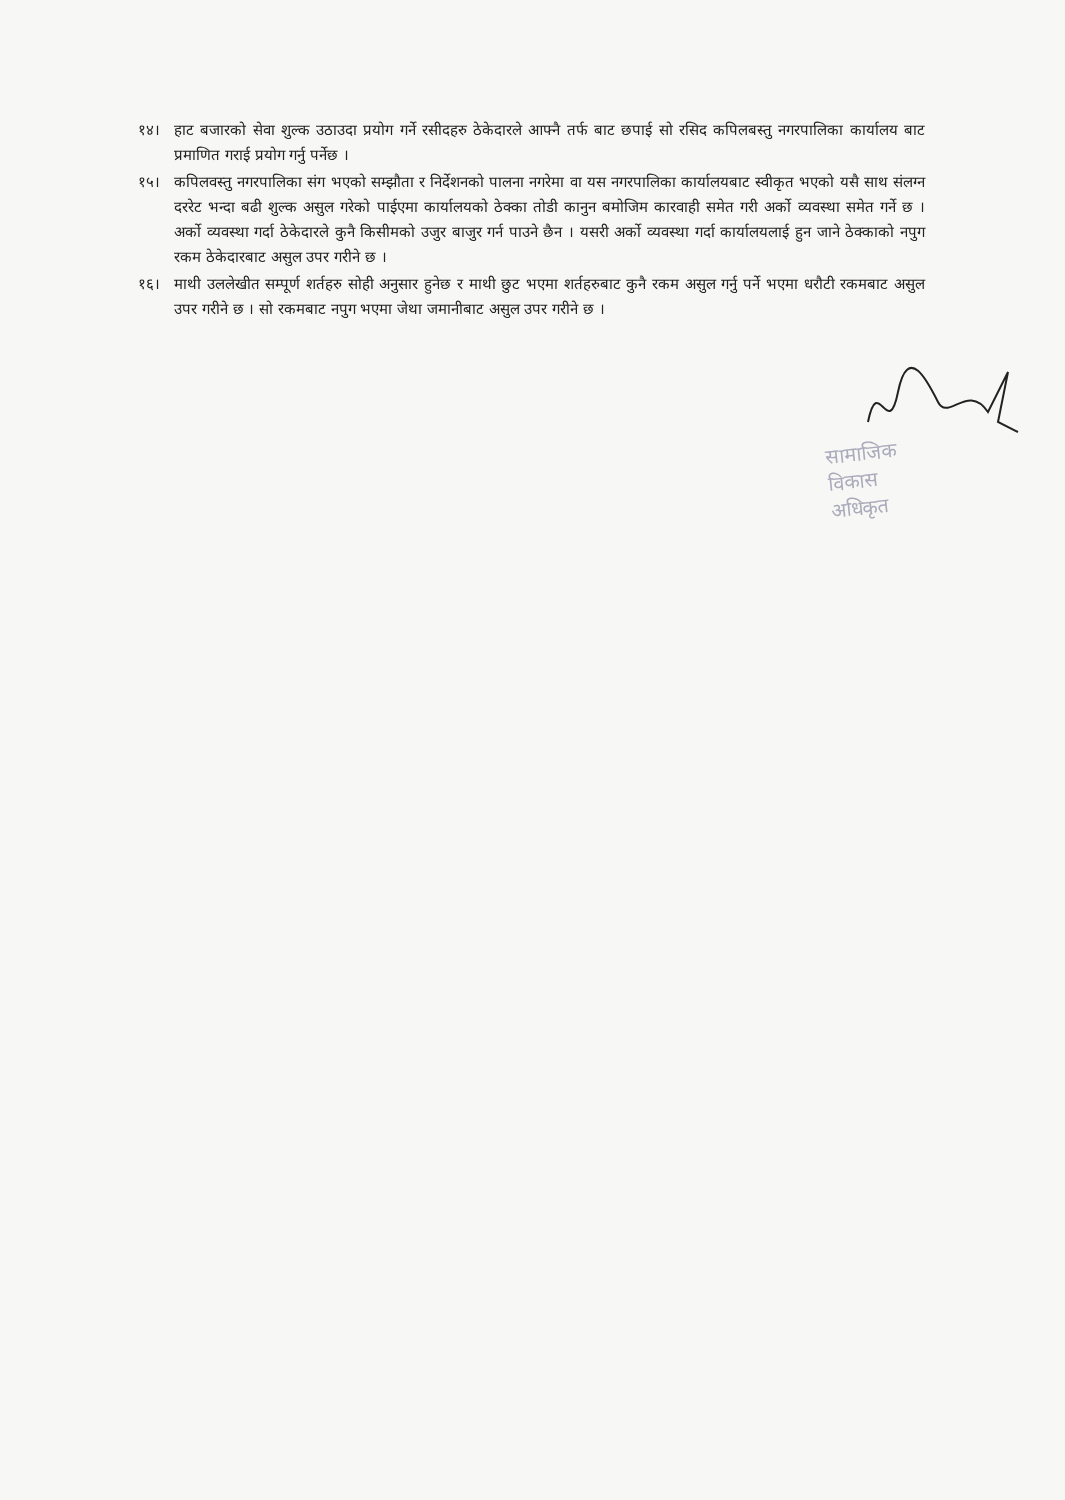१४। हाट बजारको सेवा शुल्क उठाउदा प्रयोग गर्ने रसीदहरु ठेकेदारले आफ्नै तर्फ बाट छपाई सो रसिद कपिलबस्तु नगरपालिका कार्यालय बाट प्रमाणित गराई प्रयोग गर्नु पर्नेछ ।
१५। कपिलवस्तु नगरपालिका संग भएको सम्झौता र निर्देशनको पालना नगरेमा वा यस नगरपालिका कार्यालयबाट स्वीकृत भएको यसै साथ संलग्न दररेट भन्दा बढी शुल्क असुल गरेको पाईएमा कार्यालयको ठेक्का तोडी कानुन बमोजिम कारवाही समेत गरी अर्को व्यवस्था समेत गर्ने छ । अर्को व्यवस्था गर्दा ठेकेदारले कुनै किसीमको उजुर बाजुर गर्न पाउने छैन । यसरी अर्को व्यवस्था गर्दा कार्यालयलाई हुन जाने ठेक्काको नपुग रकम ठेकेदारबाट असुल उपर गरीने छ ।
१६। माथी उललेखीत सम्पूर्ण शर्तहरु सोही अनुसार हुनेछ र माथी छुट भएमा शर्तहरुबाट कुनै रकम असुल गर्नु पर्ने भएमा धरौटी रकमबाट असुल उपर गरीने छ । सो रकमबाट नपुग भएमा जेथा जमानीबाट असुल उपर गरीने छ ।
सामाजिक विकास अधिकृत